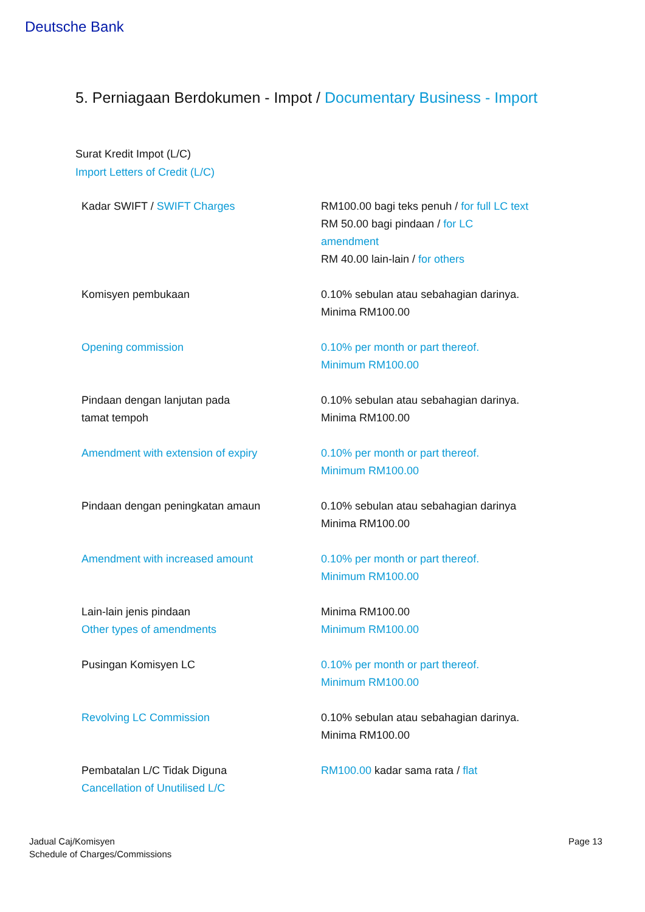Deutsche Bank
5. Perniagaan Berdokumen - Impot / Documentary Business - Import
Surat Kredit Impot (L/C)
Import Letters of Credit (L/C)
| Kadar SWIFT / SWIFT Charges | RM100.00 bagi teks penuh / for full LC text RM 50.00 bagi pindaan / for LC amendment RM 40.00 lain-lain / for others |
| Komisyen pembukaan | 0.10% sebulan atau sebahagian darinya. Minima RM100.00 |
| Opening commission | 0.10% per month or part thereof. Minimum RM100.00 |
| Pindaan dengan lanjutan pada tamat tempoh | 0.10% sebulan atau sebahagian darinya. Minima RM100.00 |
| Amendment with extension of expiry | 0.10% per month or part thereof. Minimum RM100.00 |
| Pindaan dengan peningkatan amaun | 0.10% sebulan atau sebahagian darinya Minima RM100.00 |
| Amendment with increased amount | 0.10% per month or part thereof. Minimum RM100.00 |
| Lain-lain jenis pindaan Other types of amendments | Minima RM100.00 Minimum RM100.00 |
| Pusingan Komisyen LC | 0.10% per month or part thereof. Minimum RM100.00 |
| Revolving LC Commission | 0.10% sebulan atau sebahagian darinya. Minima RM100.00 |
| Pembatalan L/C Tidak Diguna Cancellation of Unutilised L/C | RM100.00 kadar sama rata / flat |
Jadual Caj/Komisyen
Schedule of Charges/Commissions
Page 13